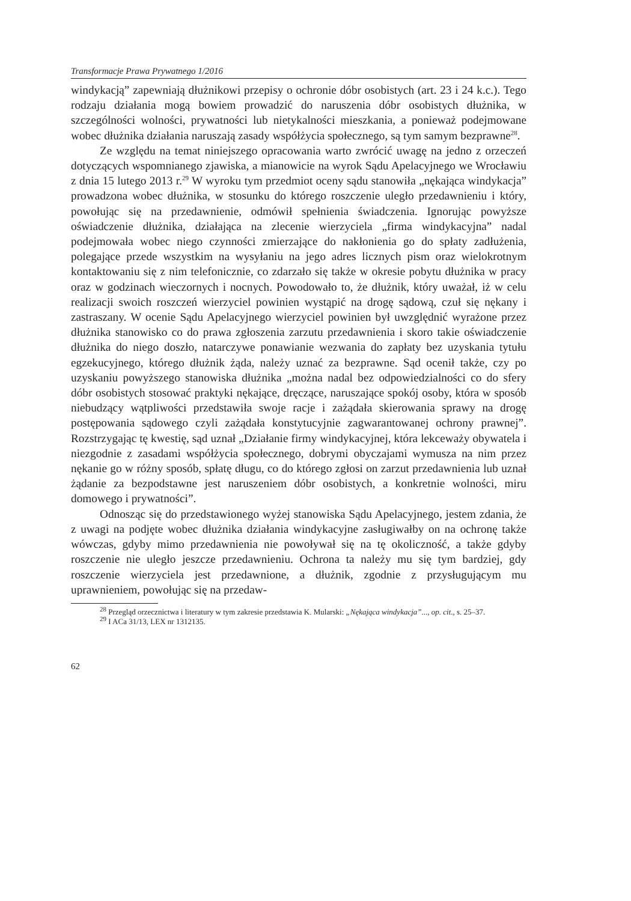Transformacje Prawa Prywatnego 1/2016
windykacją” zapewniają dłużnikowi przepisy o ochronie dóbr osobistych (art. 23 i 24 k.c.). Tego rodzaju działania mogą bowiem prowadzić do naruszenia dóbr osobistych dłużnika, w szczególności wolności, prywatności lub nietykalności mieszkania, a ponieważ podejmowane wobec dłużnika działania naruszają zasady współżycia społecznego, są tym samym bezprawne<sup>28</sup>.
Ze względu na temat niniejszego opracowania warto zwrócić uwagę na jedno z orzeczeń dotyczących wspomnianego zjawiska, a mianowicie na wyrok Sądu Apelacyjnego we Wrocławiu z dnia 15 lutego 2013 r.<sup>29</sup> W wyroku tym przedmiot oceny sądu stanowiła „nękająca windykacja” prowadzona wobec dłużnika, w stosunku do którego roszczenie uległo przedawnieniu i który, powołując się na przedawnienie, odmówił spełnienia świadczenia. Ignorując powyższe oświadczenie dłużnika, działająca na zlecenie wierzyciela „firma windykacyjna” nadal podejmowała wobec niego czynności zmierzające do nakłonienia go do spłaty zadłużenia, polegające przede wszystkim na wysyłaniu na jego adres licznych pism oraz wielokrotnym kontaktowaniu się z nim telefonicznie, co zdarzało się także w okresie pobytu dłużnika w pracy oraz w godzinach wieczornych i nocnych. Powodowało to, że dłużnik, który uważał, iż w celu realizacji swoich roszczeń wierzyciel powinien wystąpić na drogę sądową, czuł się nękany i zastraszany. W ocenie Sądu Apelacyjnego wierzyciel powinien był uwzględnić wyrażone przez dłużnika stanowisko co do prawa zgłoszenia zarzutu przedawnienia i skoro takie oświadczenie dłużnika do niego doszło, natarczywe ponawianie wezwania do zapłaty bez uzyskania tytułu egzekucyjnego, którego dłużnik żąda, należy uznać za bezprawne. Sąd ocenił także, czy po uzyskaniu powyższego stanowiska dłużnika „można nadal bez odpowiedzialności co do sfery dóbr osobistych stosować praktyki nękające, dręczące, naruszające spokój osoby, która w sposób niebudzący wątpliwości przedstawiła swoje racje i zażądała skierowania sprawy na drogę postępowania sądowego czyli zażądała konstytucyjnie zagwarantowanej ochrony prawnej”. Rozstrzygając tę kwestię, sąd uznał „Działanie firmy windykacyjnej, która lekceważy obywatela i niezgodnie z zasadami współżycia społecznego, dobrymi obyczajami wymusza na nim przez nękanie go w różny sposób, spłatę długu, co do którego zgłosi on zarzut przedawnienia lub uznał żądanie za bezpodstawne jest naruszeniem dóbr osobistych, a konkretnie wolności, miru domowego i prywatności”.
Odnosząc się do przedstawionego wyżej stanowiska Sądu Apelacyjnego, jestem zdania, że z uwagi na podjęte wobec dłużnika działania windykacyjne zasługiwałby on na ochronę także wówczas, gdyby mimo przedawnienia nie powoływał się na tę okoliczność, a także gdyby roszczenie nie uległo jeszcze przedawnieniu. Ochrona ta należy mu się tym bardziej, gdy roszczenie wierzyciela jest przedawnione, a dłużnik, zgodnie z przysługującym mu uprawnieniem, powołując się na przedaw-
<sup>28</sup> Przegląd orzecznictwa i literatury w tym zakresie przedstawia K. Mularski: „Nękająca windykacja”..., op. cit., s. 25–37.
<sup>29</sup> I ACa 31/13, LEX nr 1312135.
62